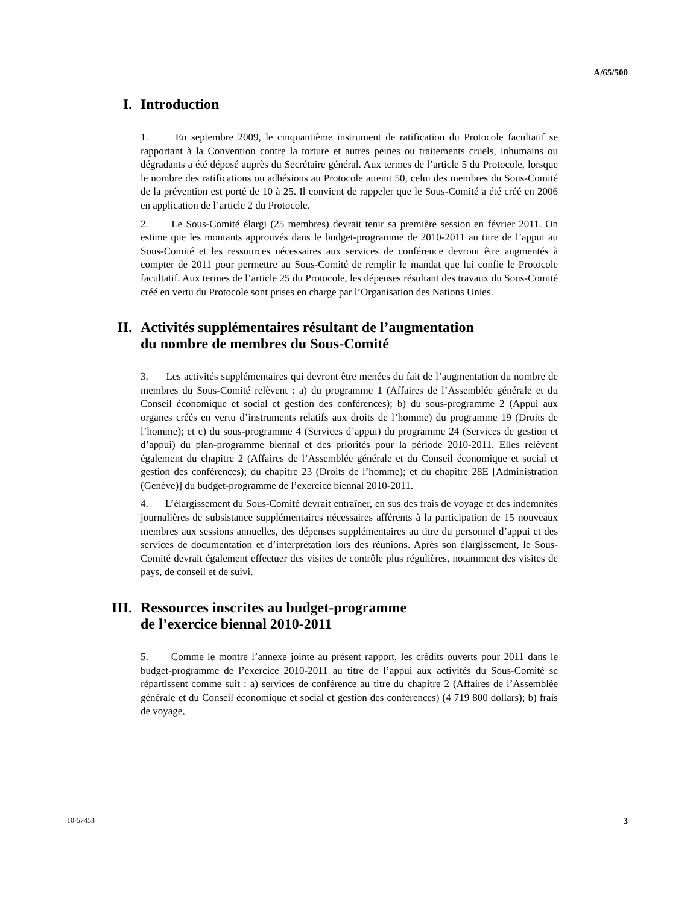A/65/500
I. Introduction
1. En septembre 2009, le cinquantième instrument de ratification du Protocole facultatif se rapportant à la Convention contre la torture et autres peines ou traitements cruels, inhumains ou dégradants a été déposé auprès du Secrétaire général. Aux termes de l’article 5 du Protocole, lorsque le nombre des ratifications ou adhésions au Protocole atteint 50, celui des membres du Sous-Comité de la prévention est porté de 10 à 25. Il convient de rappeler que le Sous-Comité a été créé en 2006 en application de l’article 2 du Protocole.
2. Le Sous-Comité élargi (25 membres) devrait tenir sa première session en février 2011. On estime que les montants approuvés dans le budget-programme de 2010-2011 au titre de l’appui au Sous-Comité et les ressources nécessaires aux services de conférence devront être augmentés à compter de 2011 pour permettre au Sous-Comité de remplir le mandat que lui confie le Protocole facultatif. Aux termes de l’article 25 du Protocole, les dépenses résultant des travaux du Sous-Comité créé en vertu du Protocole sont prises en charge par l’Organisation des Nations Unies.
II. Activités supplémentaires résultant de l’augmentation
du nombre de membres du Sous-Comité
3. Les activités supplémentaires qui devront être menées du fait de l’augmentation du nombre de membres du Sous-Comité relèvent : a) du programme 1 (Affaires de l’Assemblée générale et du Conseil économique et social et gestion des conférences); b) du sous-programme 2 (Appui aux organes créés en vertu d’instruments relatifs aux droits de l’homme) du programme 19 (Droits de l’homme); et c) du sous-programme 4 (Services d’appui) du programme 24 (Services de gestion et d’appui) du plan-programme biennal et des priorités pour la période 2010-2011. Elles relèvent également du chapitre 2 (Affaires de l’Assemblée générale et du Conseil économique et social et gestion des conférences); du chapitre 23 (Droits de l’homme); et du chapitre 28E [Administration (Genève)] du budget-programme de l’exercice biennal 2010-2011.
4. L’élargissement du Sous-Comité devrait entraîner, en sus des frais de voyage et des indemnités journalières de subsistance supplémentaires nécessaires afférents à la participation de 15 nouveaux membres aux sessions annuelles, des dépenses supplémentaires au titre du personnel d’appui et des services de documentation et d’interprétation lors des réunions. Après son élargissement, le Sous-Comité devrait également effectuer des visites de contrôle plus régulières, notamment des visites de pays, de conseil et de suivi.
III. Ressources inscrites au budget-programme
de l’exercice biennal 2010-2011
5. Comme le montre l’annexe jointe au présent rapport, les crédits ouverts pour 2011 dans le budget-programme de l’exercice 2010-2011 au titre de l’appui aux activités du Sous-Comité se répartissent comme suit : a) services de conférence au titre du chapitre 2 (Affaires de l’Assemblée générale et du Conseil économique et social et gestion des conférences) (4 719 800 dollars); b) frais de voyage,
10-57453 3